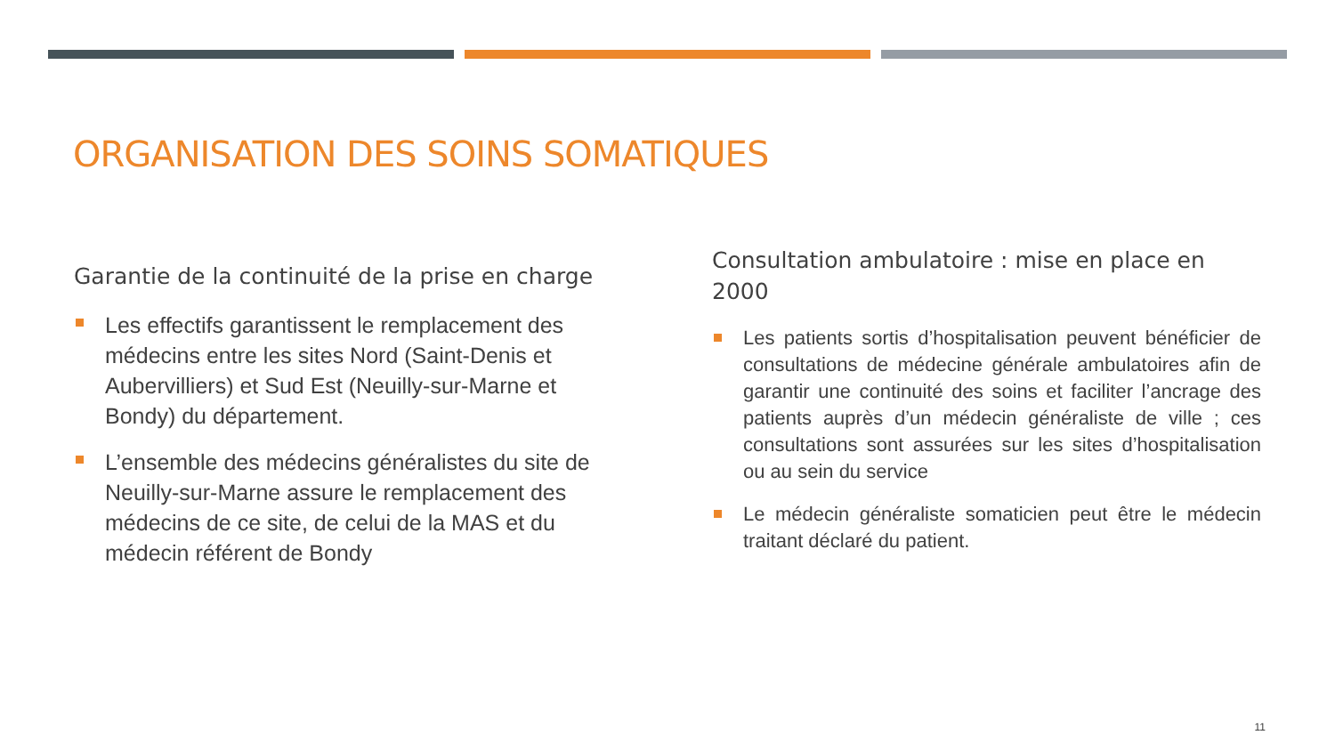ORGANISATION DES SOINS SOMATIQUES
Garantie de la continuité de la prise en charge
Les effectifs garantissent le remplacement des médecins entre les sites Nord (Saint-Denis et Aubervilliers) et Sud Est (Neuilly-sur-Marne et Bondy) du département.
L’ensemble des médecins généralistes du site de Neuilly-sur-Marne assure le remplacement des médecins de ce site, de celui de la MAS et du médecin référent de Bondy
Consultation ambulatoire : mise en place en 2000
Les patients sortis d’hospitalisation peuvent bénéficier de consultations de médecine générale ambulatoires afin de garantir une continuité des soins et faciliter l’ancrage des patients auprès d’un médecin généraliste de ville ; ces consultations sont assurées sur les sites d’hospitalisation ou au sein du service
Le médecin généraliste somaticien peut être le médecin traitant déclaré du patient.
11